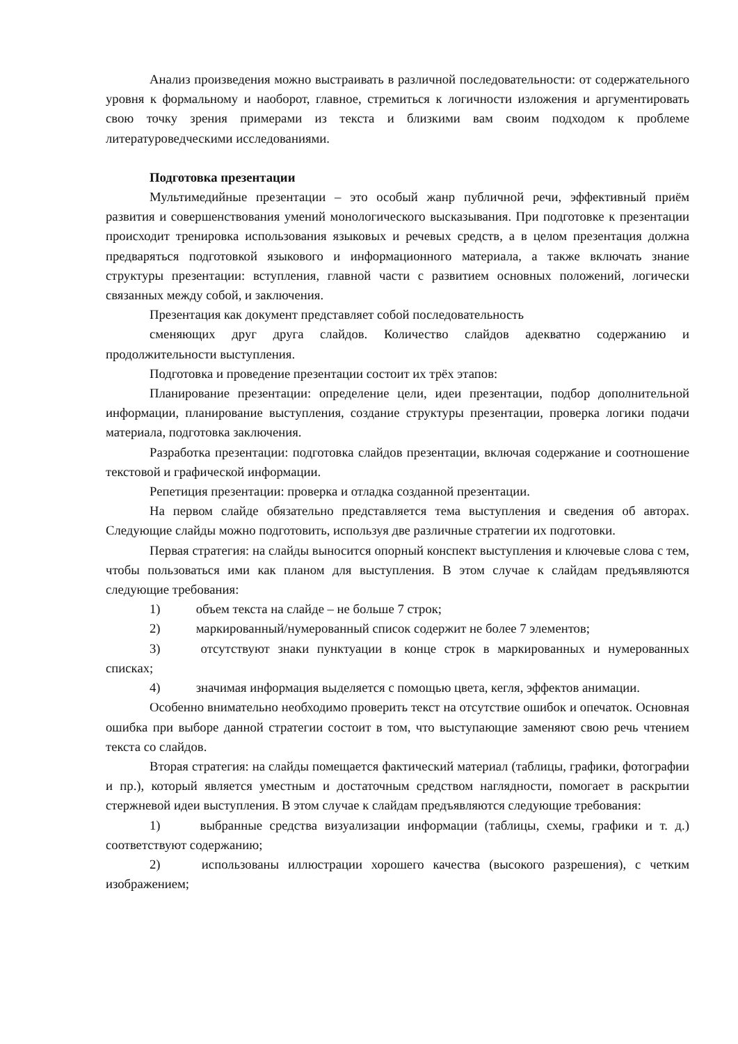Анализ произведения можно выстраивать в различной последовательности: от содержательного уровня к формальному и наоборот, главное, стремиться к логичности изложения и аргументировать свою точку зрения примерами из текста и близкими вам своим подходом к проблеме литературоведческими исследованиями.
Подготовка презентации
Мультимедийные презентации – это особый жанр публичной речи, эффективный приём развития и совершенствования умений монологического высказывания. При подготовке к презентации происходит тренировка использования языковых и речевых средств, а в целом презентация должна предваряться подготовкой языкового и информационного материала, а также включать знание структуры презентации: вступления, главной части с развитием основных положений, логически связанных между собой, и заключения.
Презентация как документ представляет собой последовательность
сменяющих друг друга слайдов. Количество слайдов адекватно содержанию и продолжительности выступления.
Подготовка и проведение презентации состоит их трёх этапов:
Планирование презентации: определение цели, идеи презентации, подбор дополнительной информации, планирование выступления, создание структуры презентации, проверка логики подачи материала, подготовка заключения.
Разработка презентации: подготовка слайдов презентации, включая содержание и соотношение текстовой и графической информации.
Репетиция презентации: проверка и отладка созданной презентации.
На первом слайде обязательно представляется тема выступления и сведения об авторах. Следующие слайды можно подготовить, используя две различные стратегии их подготовки.
Первая стратегия: на слайды выносится опорный конспект выступления и ключевые слова с тем, чтобы пользоваться ими как планом для выступления. В этом случае к слайдам предъявляются следующие требования:
1) объем текста на слайде – не больше 7 строк;
2) маркированный/нумерованный список содержит не более 7 элементов;
3) отсутствуют знаки пунктуации в конце строк в маркированных и нумерованных списках;
4) значимая информация выделяется с помощью цвета, кегля, эффектов анимации.
Особенно внимательно необходимо проверить текст на отсутствие ошибок и опечаток. Основная ошибка при выборе данной стратегии состоит в том, что выступающие заменяют свою речь чтением текста со слайдов.
Вторая стратегия: на слайды помещается фактический материал (таблицы, графики, фотографии и пр.), который является уместным и достаточным средством наглядности, помогает в раскрытии стержневой идеи выступления. В этом случае к слайдам предъявляются следующие требования:
1) выбранные средства визуализации информации (таблицы, схемы, графики и т. д.) соответствуют содержанию;
2) использованы иллюстрации хорошего качества (высокого разрешения), с четким изображением;